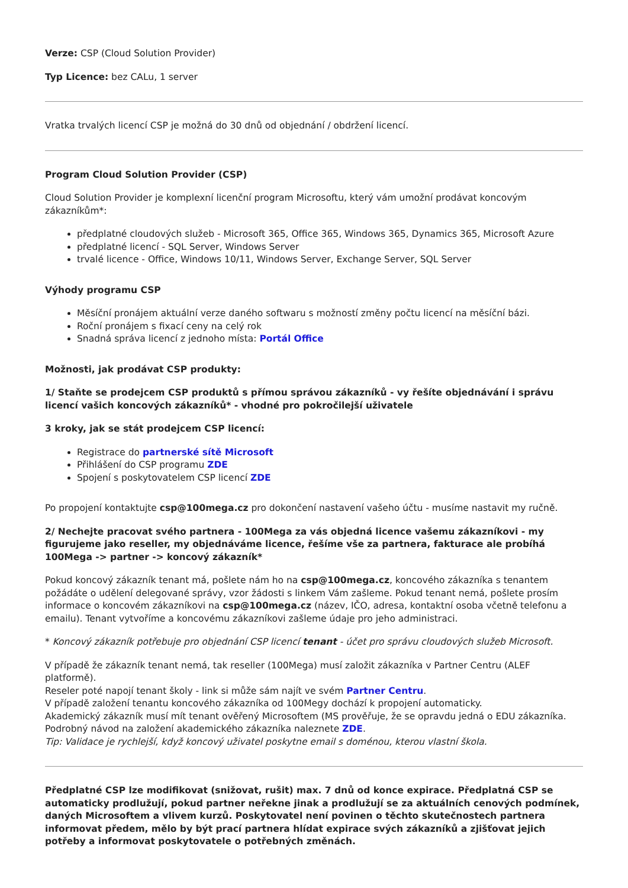Verze: CSP (Cloud Solution Provider)
Typ Licence: bez CALu, 1 server
Vratka trvalých licencí CSP je možná do 30 dnů od objednání / obdržení licencí.
Program Cloud Solution Provider (CSP)
Cloud Solution Provider je komplexní licenční program Microsoftu, který vám umožní prodávat koncovým zákazníkům*:
předplatné cloudových služeb - Microsoft 365, Office 365, Windows 365, Dynamics 365, Microsoft Azure
předplatné licencí - SQL Server, Windows Server
trvalé licence - Office, Windows 10/11, Windows Server, Exchange Server, SQL Server
Výhody programu CSP
Měsíční pronájem aktuální verze daného softwaru s možností změny počtu licencí na měsíční bázi.
Roční pronájem s fixací ceny na celý rok
Snadná správa licencí z jednoho místa: Portál Office
Možnosti, jak prodávat CSP produkty:
1/ Staňte se prodejcem CSP produktů s přímou správou zákazníků - vy řešíte objednávání i správu licencí vašich koncových zákazníků* - vhodné pro pokročilejší uživatele
3 kroky, jak se stát prodejcem CSP licencí:
Registrace do partnerské sítě Microsoft
Přihlášení do CSP programu ZDE
Spojení s poskytovatelem CSP licencí ZDE
Po propojení kontaktujte csp@100mega.cz pro dokončení nastavení vašeho účtu - musíme nastavit my ručně.
2/ Nechejte pracovat svého partnera - 100Mega za vás objedná licence vašemu zákazníkovi - my figurujeme jako reseller, my objednáváme licence, řešíme vše za partnera, fakturace ale probíhá 100Mega -> partner -> koncový zákazník*
Pokud koncový zákazník tenant má, pošlete nám ho na csp@100mega.cz, koncového zákazníka s tenantem požádáte o udělení delegované správy, vzor žádosti s linkem Vám zašleme. Pokud tenant nemá, pošlete prosím informace o koncovém zákazníkovi na csp@100mega.cz (název, IČO, adresa, kontaktní osoba včetně telefonu a emailu). Tenant vytvoříme a koncovému zákazníkovi zašleme údaje pro jeho administraci.
* Koncový zákazník potřebuje pro objednání CSP licencí tenant - účet pro správu cloudových služeb Microsoft.
V případě že zákazník tenant nemá, tak reseller (100Mega) musí založit zákazníka v Partner Centru (ALEF platformě).
Reseler poté napojí tenant školy - link si může sám najít ve svém Partner Centru.
V případě založení tenantu koncového zákazníka od 100Megy dochází k propojení automaticky.
Akademický zákazník musí mít tenant ověřený Microsoftem (MS prověřuje, že se opravdu jedná o EDU zákazníka. Podrobný návod na založení akademického zákazníka naleznete ZDE.
Tip: Validace je rychlejší, když koncový uživatel poskytne email s doménou, kterou vlastní škola.
Předplatné CSP lze modifikovat (snižovat, rušit) max. 7 dnů od konce expirace. Předplatná CSP se automaticky prodlužují, pokud partner neřekne jinak a prodlužují se za aktuálních cenových podmínek, daných Microsoftem a vlivem kurzů. Poskytovatel není povinen o těchto skutečnostech partnera informovat předem, mělo by být prací partnera hlídat expirace svých zákazníků a zjišťovat jejich potřeby a informovat poskytovatele o potřebných změnách.